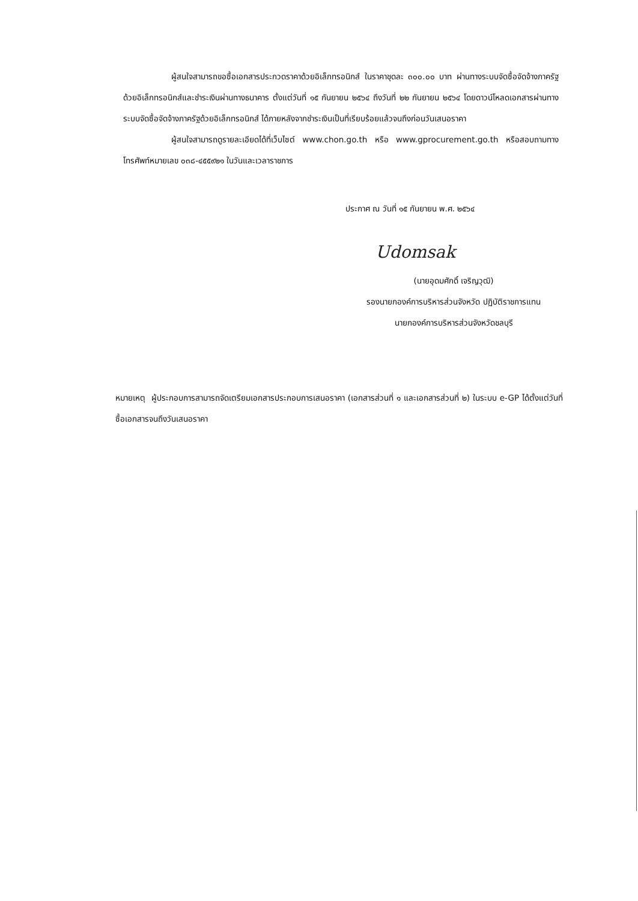ผู้สนใจสามารถขอซื้อเอกสารประกวดราคาด้วยอิเล็กทรอนิกส์ ในราคาชุดละ ๓๐๐.๐๐ บาท ผ่านทางระบบจัดซื้อจัดจ้างภาครัฐด้วยอิเล็กทรอนิกส์และชำระเงินผ่านทางธนาคาร ตั้งแต่วันที่ ๑๕ กันยายน ๒๕๖๔ ถึงวันที่ ๒๒ กันยายน ๒๕๖๔ โดยดาวน์โหลดเอกสารผ่านทางระบบจัดซื้อจัดจ้างภาครัฐด้วยอิเล็กทรอนิกส์ ได้ภายหลังจากชำระเงินเป็นที่เรียบร้อยแล้วจนถึงก่อนวันเสนอราคา
ผู้สนใจสามารถดูรายละเอียดได้ที่เว็บไซต์ www.chon.go.th หรือ www.gprocurement.go.th หรือสอบถามทางโทรศัพท์หมายเลข ๐๓๘-๔๕๕๙๒๑ ในวันและเวลาราชการ
ประกาศ ณ วันที่ ๑๕ กันยายน พ.ศ. ๒๕๖๔
Udomsak
(นายอุดมศักดิ์ เจริญวุฒิ)
รองนายกองค์การบริหารส่วนจังหวัด ปฏิบัติราชการแทน
นายกองค์การบริหารส่วนจังหวัดชลบุรี
หมายเหตุ ผู้ประกอบการสามารถจัดเตรียมเอกสารประกอบการเสนอราคา (เอกสารส่วนที่ ๑ และเอกสารส่วนที่ ๒) ในระบบ e-GP ได้ตั้งแต่วันที่ซื้อเอกสารจนถึงวันเสนอราคา